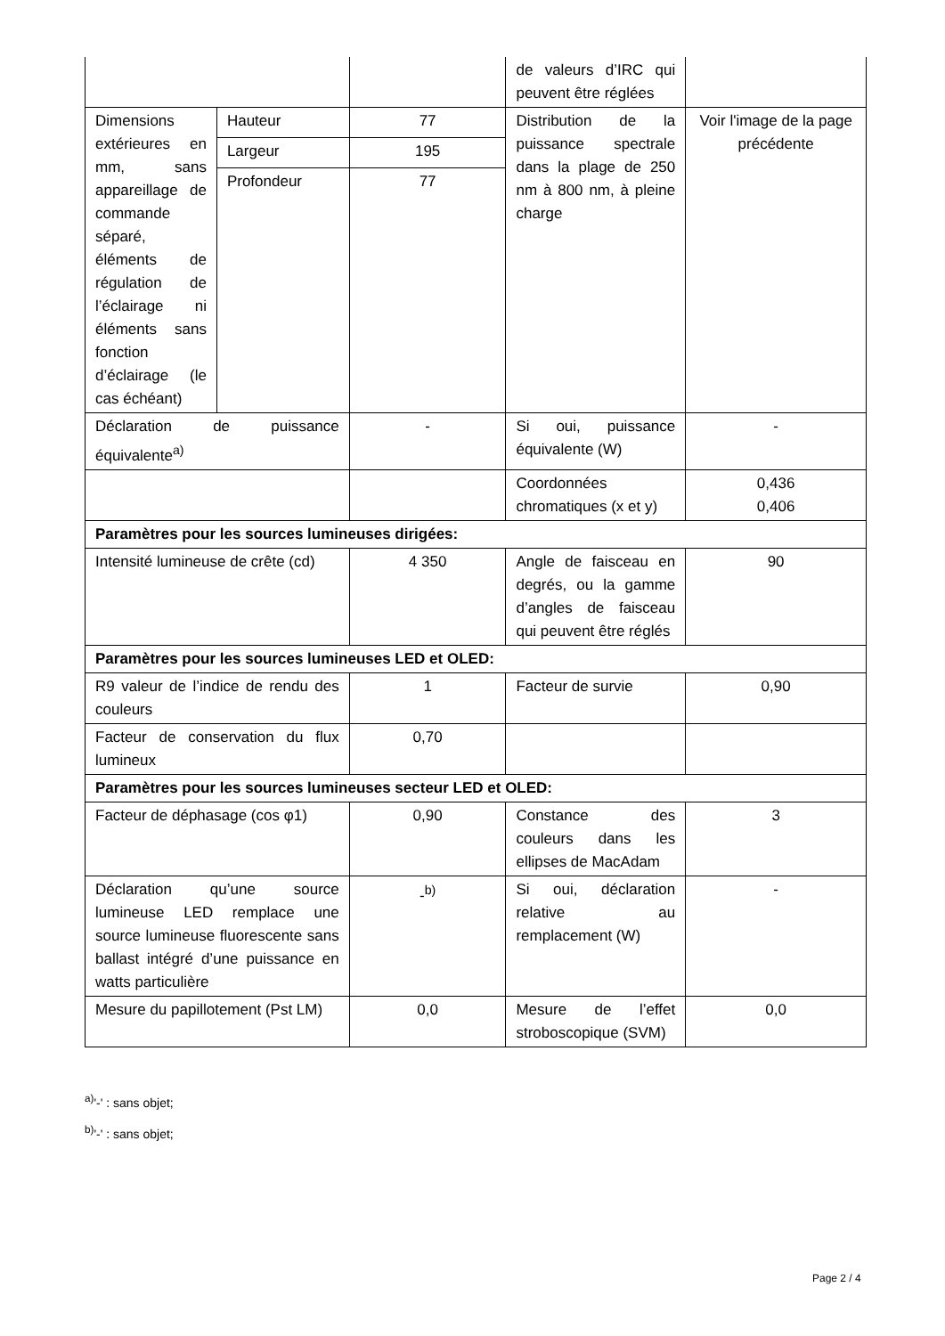| | | | de valeurs d’IRC qui peuvent être réglées | |
| Dimensions extérieures en mm, sans appareillage de commande séparé, éléments de régulation de l’éclairage ni éléments sans fonction d’éclairage (le cas échéant) | Hauteur | 77 | Distribution de la puissance spectrale dans la plage de 250 nm à 800 nm, à pleine charge | Voir l'image de la page précédente |
| | Largeur | 195 | | |
| | Profondeur | 77 | | |
| Déclaration de puissance équivalente<sup>a)</sup> | | - | Si oui, puissance équivalente (W) | - |
| | | | Coordonnées chromatiques (x et y) | 0,436 0,406 |
| Paramètres pour les sources lumineuses dirigées: | | | | |
| Intensité lumineuse de crête (cd) | | 4 350 | Angle de faisceau en degrés, ou la gamme d’angles de faisceau qui peuvent être réglés | 90 |
| Paramètres pour les sources lumineuses LED et OLED: | | | | |
| R9 valeur de l’indice de rendu des couleurs | | 1 | Facteur de survie | 0,90 |
| Facteur de conservation du flux lumineux | | 0,70 | | |
| Paramètres pour les sources lumineuses secteur LED et OLED: | | | | |
| Facteur de déphasage (cos φ1) | | 0,90 | Constance des couleurs dans les ellipses de MacAdam | 3 |
| Déclaration qu’une source lumineuse LED remplace une source lumineuse fluorescente sans ballast intégré d’une puissance en watts particulière | | -<sup>b)</sup> | Si oui, déclaration relative au remplacement (W) | - |
| Mesure du papillotement (Pst LM) | | 0,0 | Mesure de l’effet stroboscopique (SVM) | 0,0 |
<sup>a)</sup> '-' : sans objet;
<sup>b)</sup> '-' : sans objet;
Page 2 / 4